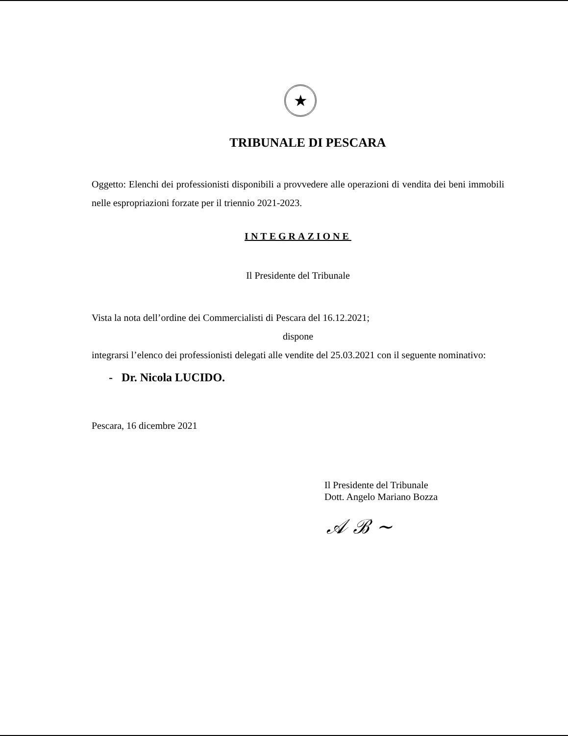★
TRIBUNALE DI PESCARA
Oggetto: Elenchi dei professionisti disponibili a provvedere alle operazioni di vendita dei beni immobili nelle espropriazioni forzate per il triennio 2021-2023.
INTEGRAZIONE
Il Presidente del Tribunale
Vista la nota dell’ordine dei Commercialisti di Pescara del 16.12.2021;
dispone
integrarsi l’elenco dei professionisti delegati alle vendite del 25.03.2021 con il seguente nominativo:
- Dr. Nicola LUCIDO.
Pescara, 16 dicembre 2021
Il Presidente del Tribunale
Dott. Angelo Mariano Bozza
𝒜 ℬ ~